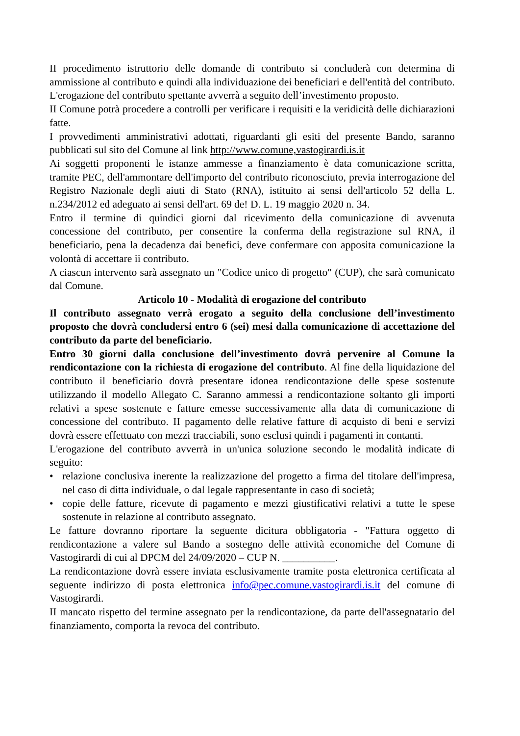II procedimento istruttorio delle domande di contributo si concluderà con determina di ammissione al contributo e quindi alla individuazione dei beneficiari e dell'entità del contributo. L'erogazione del contributo spettante avverrà a seguito dell’investimento proposto.
II Comune potrà procedere a controlli per verificare i requisiti e la veridicità delle dichiarazioni fatte.
I provvedimenti amministrativi adottati, riguardanti gli esiti del presente Bando, saranno pubblicati sul sito del Comune al link http://www.comune,vastogirardi.is.it
Ai soggetti proponenti le istanze ammesse a finanziamento è data comunicazione scritta, tramite PEC, dell'ammontare dell'importo del contributo riconosciuto, previa interrogazione del Registro Nazionale degli aiuti di Stato (RNA), istituito ai sensi dell'articolo 52 della L. n.234/2012 ed adeguato ai sensi dell'art. 69 de! D. L. 19 maggio 2020 n. 34.
Entro il termine di quindici giorni dal ricevimento della comunicazione di avvenuta concessione del contributo, per consentire la conferma della registrazione sul RNA, il beneficiario, pena la decadenza dai benefici, deve confermare con apposita comunicazione la volontà di accettare ii contributo.
A ciascun intervento sarà assegnato un "Codice unico di progetto" (CUP), che sarà comunicato dal Comune.
Articolo 10 - Modalità di erogazione del contributo
Il contributo assegnato verrà erogato a seguito della conclusione dell’investimento proposto che dovrà concludersi entro 6 (sei) mesi dalla comunicazione di accettazione del contributo da parte del beneficiario.
Entro 30 giorni dalla conclusione dell’investimento dovrà pervenire al Comune la rendicontazione con la richiesta di erogazione del contributo. Al fine della liquidazione del contributo il beneficiario dovrà presentare idonea rendicontazione delle spese sostenute utilizzando il modello Allegato C. Saranno ammessi a rendicontazione soltanto gli importi relativi a spese sostenute e fatture emesse successivamente alla data di comunicazione di concessione del contributo. II pagamento delle relative fatture di acquisto di beni e servizi dovrà essere effettuato con mezzi tracciabili, sono esclusi quindi i pagamenti in contanti.
L'erogazione del contributo avverrà in un'unica soluzione secondo le modalità indicate di seguito:
• relazione conclusiva inerente la realizzazione del progetto a firma del titolare dell'impresa, nel caso di ditta individuale, o dal legale rappresentante in caso di società;
• copie delle fatture, ricevute di pagamento e mezzi giustificativi relativi a tutte le spese sostenute in relazione al contributo assegnato.
Le fatture dovranno riportare la seguente dicitura obbligatoria - "Fattura oggetto di rendicontazione a valere sul Bando a sostegno delle attività economiche del Comune di Vastogirardi di cui al DPCM del 24/09/2020 – CUP N. __________.
La rendicontazione dovrà essere inviata esclusivamente tramite posta elettronica certificata al seguente indirizzo di posta elettronica info@pec.comune.vastogirardi.is.it del comune di Vastogirardi.
II mancato rispetto del termine assegnato per la rendicontazione, da parte dell'assegnatario del finanziamento, comporta la revoca del contributo.